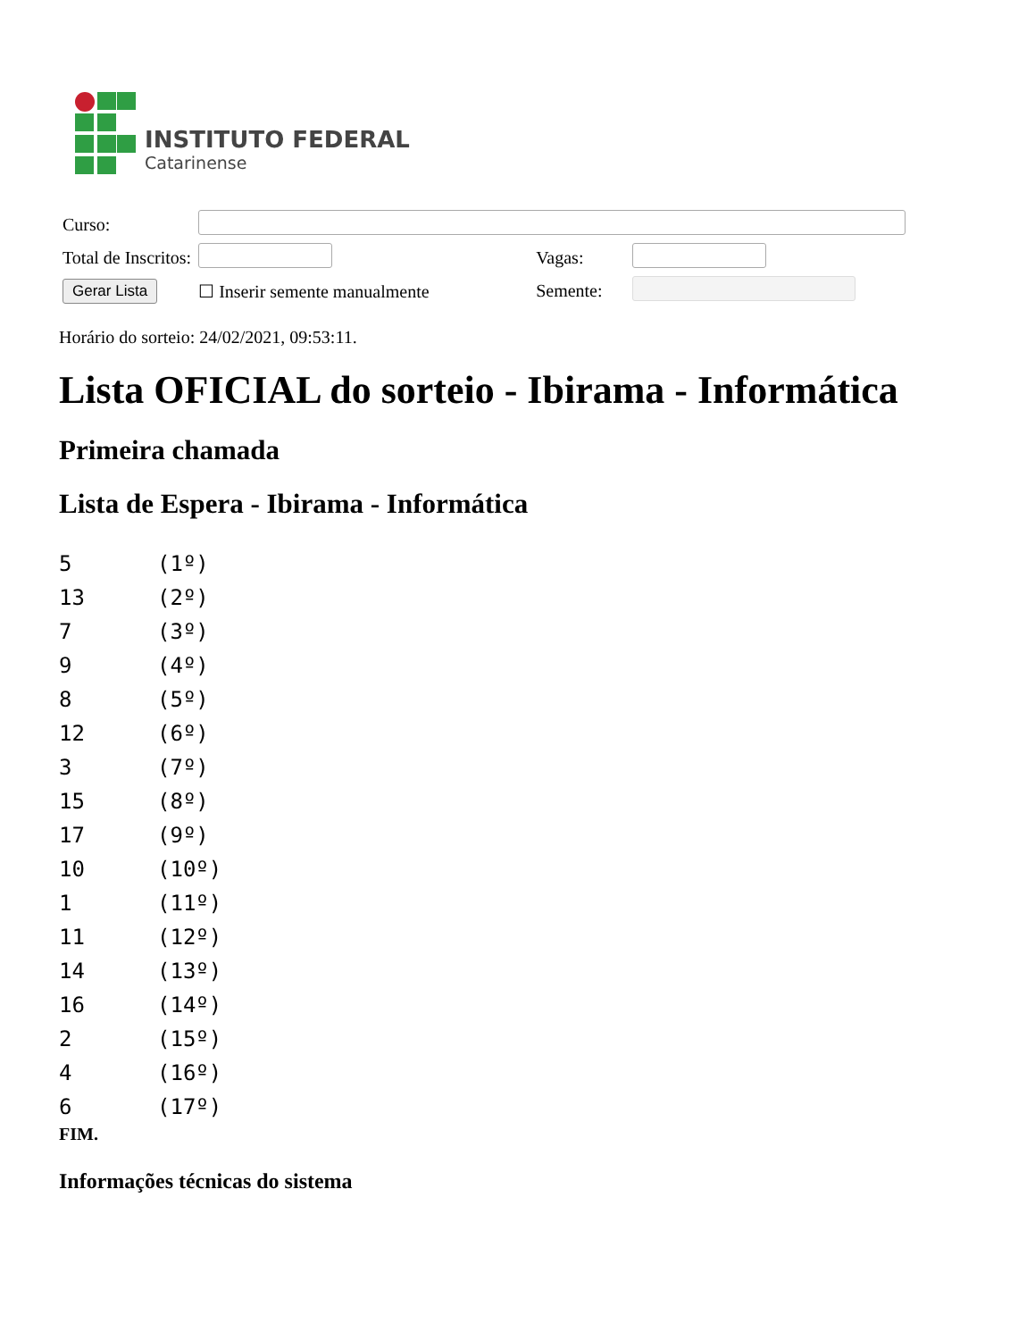INSTITUTO FEDERAL
Catarinense
| Curso: | | | |
| Total de Inscritos: | | Vagas: | |
| Gerar Lista | ☐ Inserir semente manualmente | Semente: | |
Horário do sorteio: 24/02/2021, 09:53:11.
Lista OFICIAL do sorteio - Ibirama - Informática
Primeira chamada
Lista de Espera - Ibirama - Informática
| 5 | (1º) |
| 13 | (2º) |
| 7 | (3º) |
| 9 | (4º) |
| 8 | (5º) |
| 12 | (6º) |
| 3 | (7º) |
| 15 | (8º) |
| 17 | (9º) |
| 10 | (10º) |
| 1 | (11º) |
| 11 | (12º) |
| 14 | (13º) |
| 16 | (14º) |
| 2 | (15º) |
| 4 | (16º) |
| 6 | (17º) |
FIM.
Informações técnicas do sistema